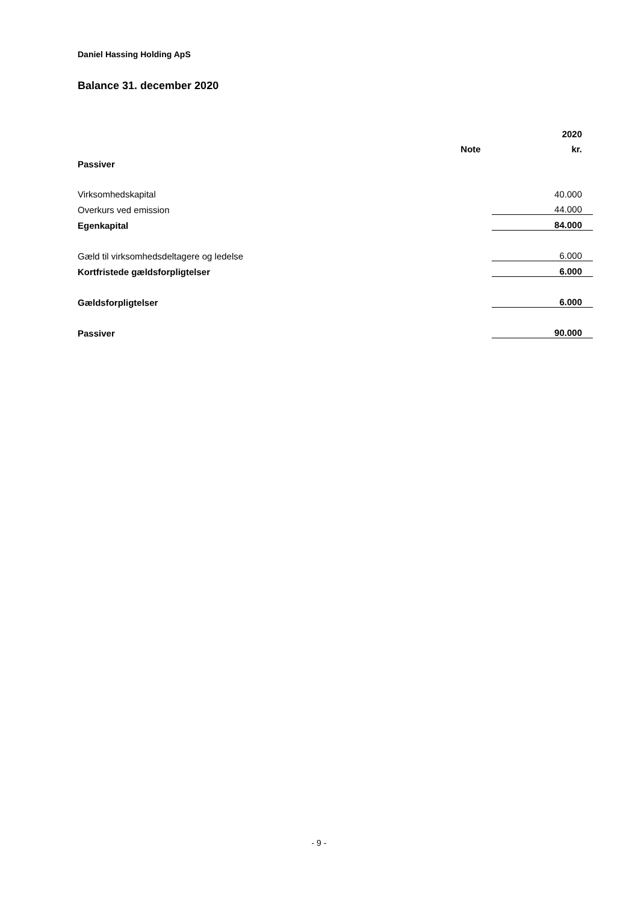Daniel Hassing Holding ApS
Balance 31. december 2020
| | | 2020 |
| --- | --- | --- |
| | Note | kr. |
| Passiver | | |
| Virksomhedskapital | | 40.000 |
| Overkurs ved emission | | 44.000 |
| Egenkapital | | 84.000 |
| Gæld til virksomhedsdeltagere og ledelse | | 6.000 |
| Kortfristede gældsforpligtelser | | 6.000 |
| Gældsforpligtelser | | 6.000 |
| Passiver | | 90.000 |
- 9 -